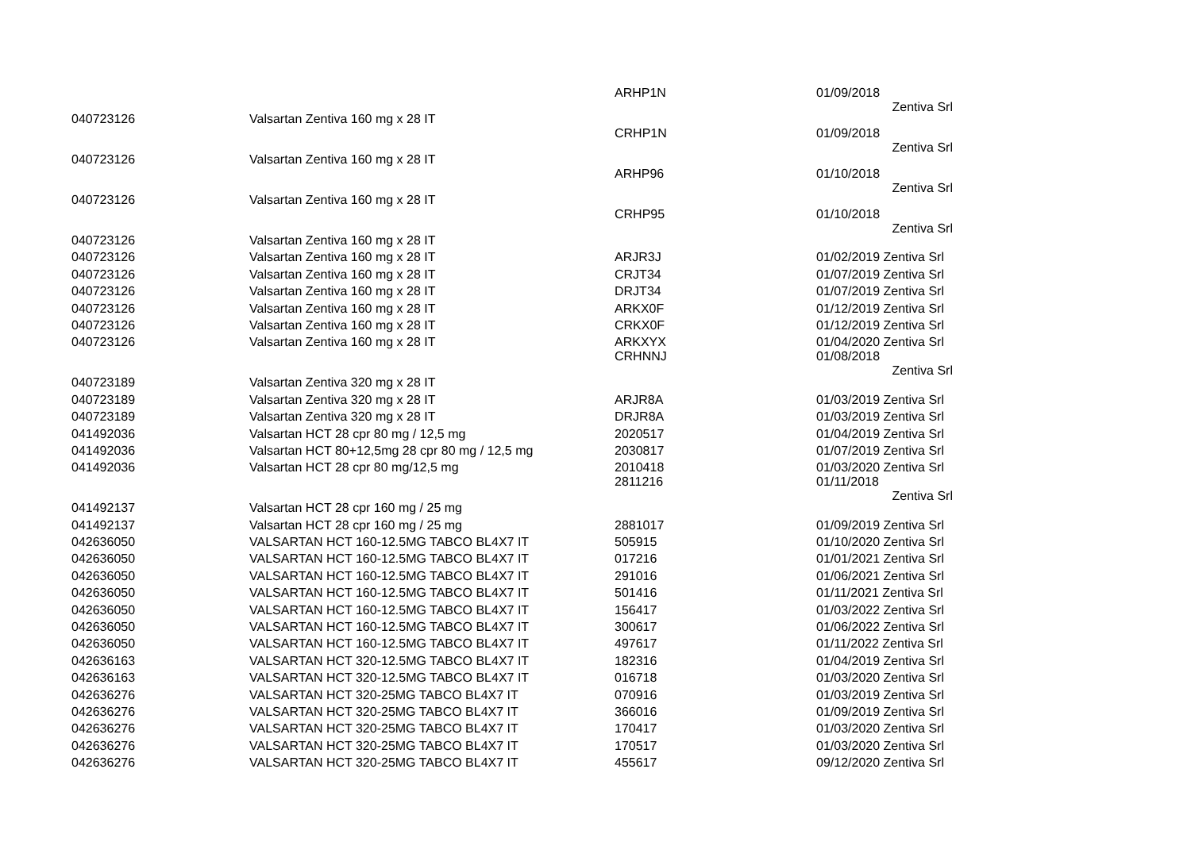| 040723126 | Valsartan Zentiva 160 mg x 28 IT | ARHP1N | 01/09/2018 Zentiva Srl |
| 040723126 | Valsartan Zentiva 160 mg x 28 IT | CRHP1N | 01/09/2018 Zentiva Srl |
| 040723126 | Valsartan Zentiva 160 mg x 28 IT | ARHP96 | 01/10/2018 Zentiva Srl |
| 040723126 | Valsartan Zentiva 160 mg x 28 IT | CRHP95 | 01/10/2018 Zentiva Srl |
| 040723126 | Valsartan Zentiva 160 mg x 28 IT | ARJR3J | 01/02/2019 Zentiva Srl |
| 040723126 | Valsartan Zentiva 160 mg x 28 IT | CRJT34 | 01/07/2019 Zentiva Srl |
| 040723126 | Valsartan Zentiva 160 mg x 28 IT | DRJT34 | 01/07/2019 Zentiva Srl |
| 040723126 | Valsartan Zentiva 160 mg x 28 IT | ARKX0F | 01/12/2019 Zentiva Srl |
| 040723126 | Valsartan Zentiva 160 mg x 28 IT | CRKX0F | 01/12/2019 Zentiva Srl |
| 040723126 | Valsartan Zentiva 160 mg x 28 IT | ARKXYX | 01/04/2020 Zentiva Srl |
| 040723189 | Valsartan Zentiva 320 mg x 28 IT | CRHNNJ | 01/08/2018 Zentiva Srl |
| 040723189 | Valsartan Zentiva 320 mg x 28 IT | ARJR8A | 01/03/2019 Zentiva Srl |
| 040723189 | Valsartan Zentiva 320 mg x 28 IT | DRJR8A | 01/03/2019 Zentiva Srl |
| 041492036 | Valsartan HCT 28 cpr 80 mg / 12,5 mg | 2020517 | 01/04/2019 Zentiva Srl |
| 041492036 | Valsartan HCT 80+12,5mg 28 cpr 80 mg / 12,5 mg | 2030817 | 01/07/2019 Zentiva Srl |
| 041492036 | Valsartan HCT 28 cpr 80 mg/12,5 mg | 2010418 | 01/03/2020 Zentiva Srl |
| 041492137 | Valsartan HCT 28 cpr 160 mg / 25 mg | 2811216 | 01/11/2018 Zentiva Srl |
| 041492137 | Valsartan HCT 28 cpr 160 mg / 25 mg | 2881017 | 01/09/2019 Zentiva Srl |
| 042636050 | VALSARTAN HCT 160-12.5MG TABCO BL4X7 IT | 505915 | 01/10/2020 Zentiva Srl |
| 042636050 | VALSARTAN HCT 160-12.5MG TABCO BL4X7 IT | 017216 | 01/01/2021 Zentiva Srl |
| 042636050 | VALSARTAN HCT 160-12.5MG TABCO BL4X7 IT | 291016 | 01/06/2021 Zentiva Srl |
| 042636050 | VALSARTAN HCT 160-12.5MG TABCO BL4X7 IT | 501416 | 01/11/2021 Zentiva Srl |
| 042636050 | VALSARTAN HCT 160-12.5MG TABCO BL4X7 IT | 156417 | 01/03/2022 Zentiva Srl |
| 042636050 | VALSARTAN HCT 160-12.5MG TABCO BL4X7 IT | 300617 | 01/06/2022 Zentiva Srl |
| 042636050 | VALSARTAN HCT 160-12.5MG TABCO BL4X7 IT | 497617 | 01/11/2022 Zentiva Srl |
| 042636163 | VALSARTAN HCT 320-12.5MG TABCO BL4X7 IT | 182316 | 01/04/2019 Zentiva Srl |
| 042636163 | VALSARTAN HCT 320-12.5MG TABCO BL4X7 IT | 016718 | 01/03/2020 Zentiva Srl |
| 042636276 | VALSARTAN HCT 320-25MG TABCO BL4X7 IT | 070916 | 01/03/2019 Zentiva Srl |
| 042636276 | VALSARTAN HCT 320-25MG TABCO BL4X7 IT | 366016 | 01/09/2019 Zentiva Srl |
| 042636276 | VALSARTAN HCT 320-25MG TABCO BL4X7 IT | 170417 | 01/03/2020 Zentiva Srl |
| 042636276 | VALSARTAN HCT 320-25MG TABCO BL4X7 IT | 170517 | 01/03/2020 Zentiva Srl |
| 042636276 | VALSARTAN HCT 320-25MG TABCO BL4X7 IT | 455617 | 09/12/2020 Zentiva Srl |